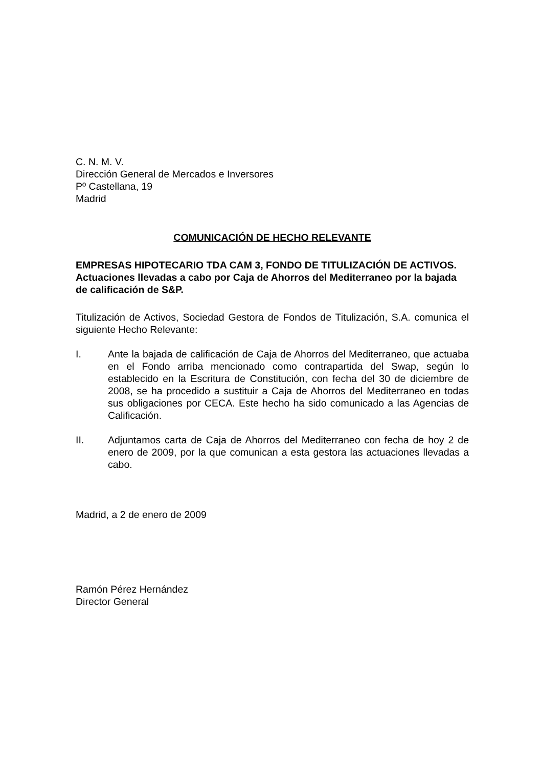C. N. M. V.
Dirección General de Mercados e Inversores
Pº Castellana, 19
Madrid
COMUNICACIÓN DE HECHO RELEVANTE
EMPRESAS HIPOTECARIO TDA CAM 3, FONDO DE TITULIZACIÓN DE ACTIVOS.
Actuaciones llevadas a cabo por Caja de Ahorros del Mediterraneo por la bajada de calificación de S&P.
Titulización de Activos, Sociedad Gestora de Fondos de Titulización, S.A. comunica el siguiente Hecho Relevante:
I. Ante la bajada de calificación de Caja de Ahorros del Mediterraneo, que actuaba en el Fondo arriba mencionado como contrapartida del Swap, según lo establecido en la Escritura de Constitución, con fecha del 30 de diciembre de 2008, se ha procedido a sustituir a Caja de Ahorros del Mediterraneo en todas sus obligaciones por CECA. Este hecho ha sido comunicado a las Agencias de Calificación.
II. Adjuntamos carta de Caja de Ahorros del Mediterraneo con fecha de hoy 2 de enero de 2009, por la que comunican a esta gestora las actuaciones llevadas a cabo.
Madrid, a 2 de enero de 2009
Ramón Pérez Hernández
Director General